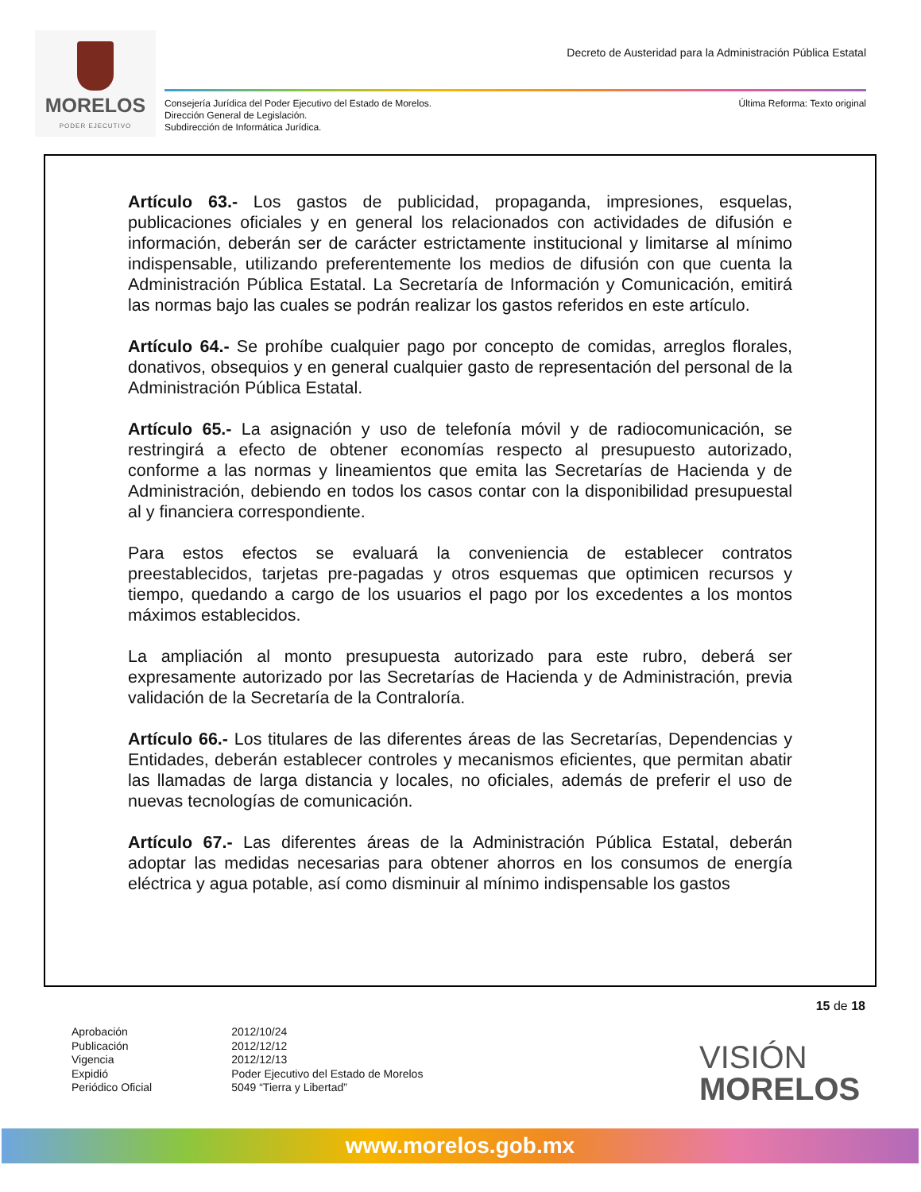MORELOS
PODER EJECUTIVO
Decreto de Austeridad para la Administración Pública Estatal
Consejería Jurídica del Poder Ejecutivo del Estado de Morelos.
Dirección General de Legislación.
Subdirección de Informática Jurídica.
Última Reforma: Texto original
Artículo 63.- Los gastos de publicidad, propaganda, impresiones, esquelas, publicaciones oficiales y en general los relacionados con actividades de difusión e información, deberán ser de carácter estrictamente institucional y limitarse al mínimo indispensable, utilizando preferentemente los medios de difusión con que cuenta la Administración Pública Estatal. La Secretaría de Información y Comunicación, emitirá las normas bajo las cuales se podrán realizar los gastos referidos en este artículo.
Artículo 64.- Se prohíbe cualquier pago por concepto de comidas, arreglos florales, donativos, obsequios y en general cualquier gasto de representación del personal de la Administración Pública Estatal.
Artículo 65.- La asignación y uso de telefonía móvil y de radiocomunicación, se restringirá a efecto de obtener economías respecto al presupuesto autorizado, conforme a las normas y lineamientos que emita las Secretarías de Hacienda y de Administración, debiendo en todos los casos contar con la disponibilidad presupuestal al y financiera correspondiente.
Para estos efectos se evaluará la conveniencia de establecer contratos preestablecidos, tarjetas pre-pagadas y otros esquemas que optimicen recursos y tiempo, quedando a cargo de los usuarios el pago por los excedentes a los montos máximos establecidos.
La ampliación al monto presupuesta autorizado para este rubro, deberá ser expresamente autorizado por las Secretarías de Hacienda y de Administración, previa validación de la Secretaría de la Contraloría.
Artículo 66.- Los titulares de las diferentes áreas de las Secretarías, Dependencias y Entidades, deberán establecer controles y mecanismos eficientes, que permitan abatir las llamadas de larga distancia y locales, no oficiales, además de preferir el uso de nuevas tecnologías de comunicación.
Artículo 67.- Las diferentes áreas de la Administración Pública Estatal, deberán adoptar las medidas necesarias para obtener ahorros en los consumos de energía eléctrica y agua potable, así como disminuir al mínimo indispensable los gastos
15 de 18
| Aprobación | 2012/10/24 |
| Publicación | 2012/12/12 |
| Vigencia | 2012/12/13 |
| Expidió | Poder Ejecutivo del Estado de Morelos |
| Periódico Oficial | 5049 “Tierra y Libertad” |
VISIÓN
MORELOS
www.morelos.gob.mx